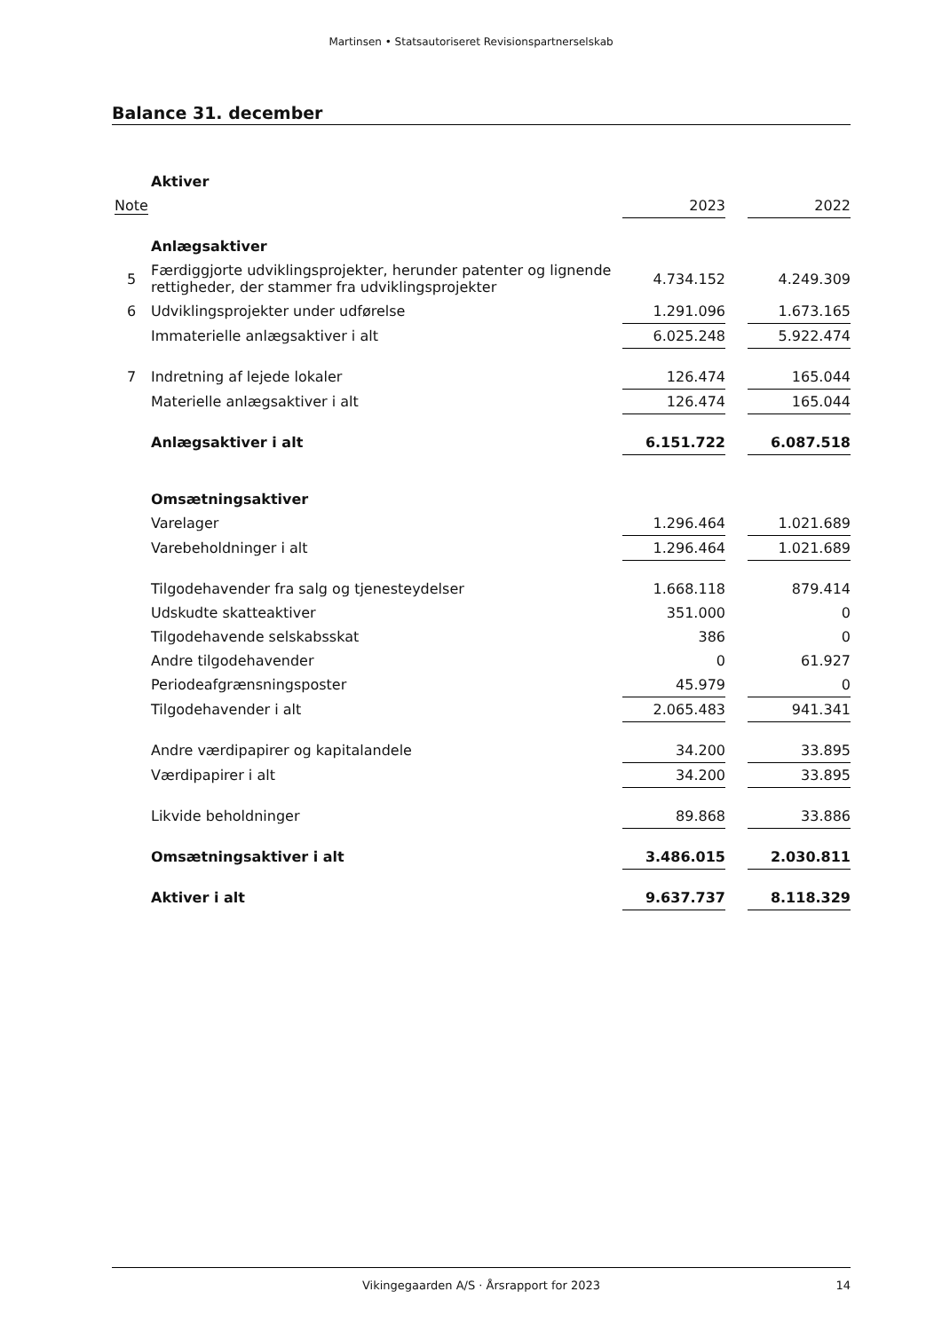Martinsen • Statsautoriseret Revisionspartnerselskab
Balance 31. december
| | Aktiver | | | | |
| Note | | 2023 | | 2022 | |
| | Anlægsaktiver | | | | |
| 5 | Færdiggjorte udviklingsprojekter, herunder patenter og lignende rettigheder, der stammer fra udviklingsprojekter | 4.734.152 | | 4.249.309 | |
| 6 | Udviklingsprojekter under udførelse | 1.291.096 | | 1.673.165 | |
| | Immaterielle anlægsaktiver i alt | 6.025.248 | | 5.922.474 | |
| 7 | Indretning af lejede lokaler | 126.474 | | 165.044 | |
| | Materielle anlægsaktiver i alt | 126.474 | | 165.044 | |
| | Anlægsaktiver i alt | 6.151.722 | | 6.087.518 | |
| | Omsætningsaktiver | | | | |
| | Varelager | 1.296.464 | | 1.021.689 | |
| | Varebeholdninger i alt | 1.296.464 | | 1.021.689 | |
| | Tilgodehavender fra salg og tjenesteydelser | 1.668.118 | | 879.414 | |
| | Udskudte skatteaktiver | 351.000 | | 0 | |
| | Tilgodehavende selskabsskat | 386 | | 0 | |
| | Andre tilgodehavender | 0 | | 61.927 | |
| | Periodeafgrænsningsposter | 45.979 | | 0 | |
| | Tilgodehavender i alt | 2.065.483 | | 941.341 | |
| | Andre værdipapirer og kapitalandele | 34.200 | | 33.895 | |
| | Værdipapirer i alt | 34.200 | | 33.895 | |
| | Likvide beholdninger | 89.868 | | 33.886 | |
| | Omsætningsaktiver i alt | 3.486.015 | | 2.030.811 | |
| | Aktiver i alt | 9.637.737 | | 8.118.329 | |
Vikingegaarden A/S · Årsrapport for 2023
14